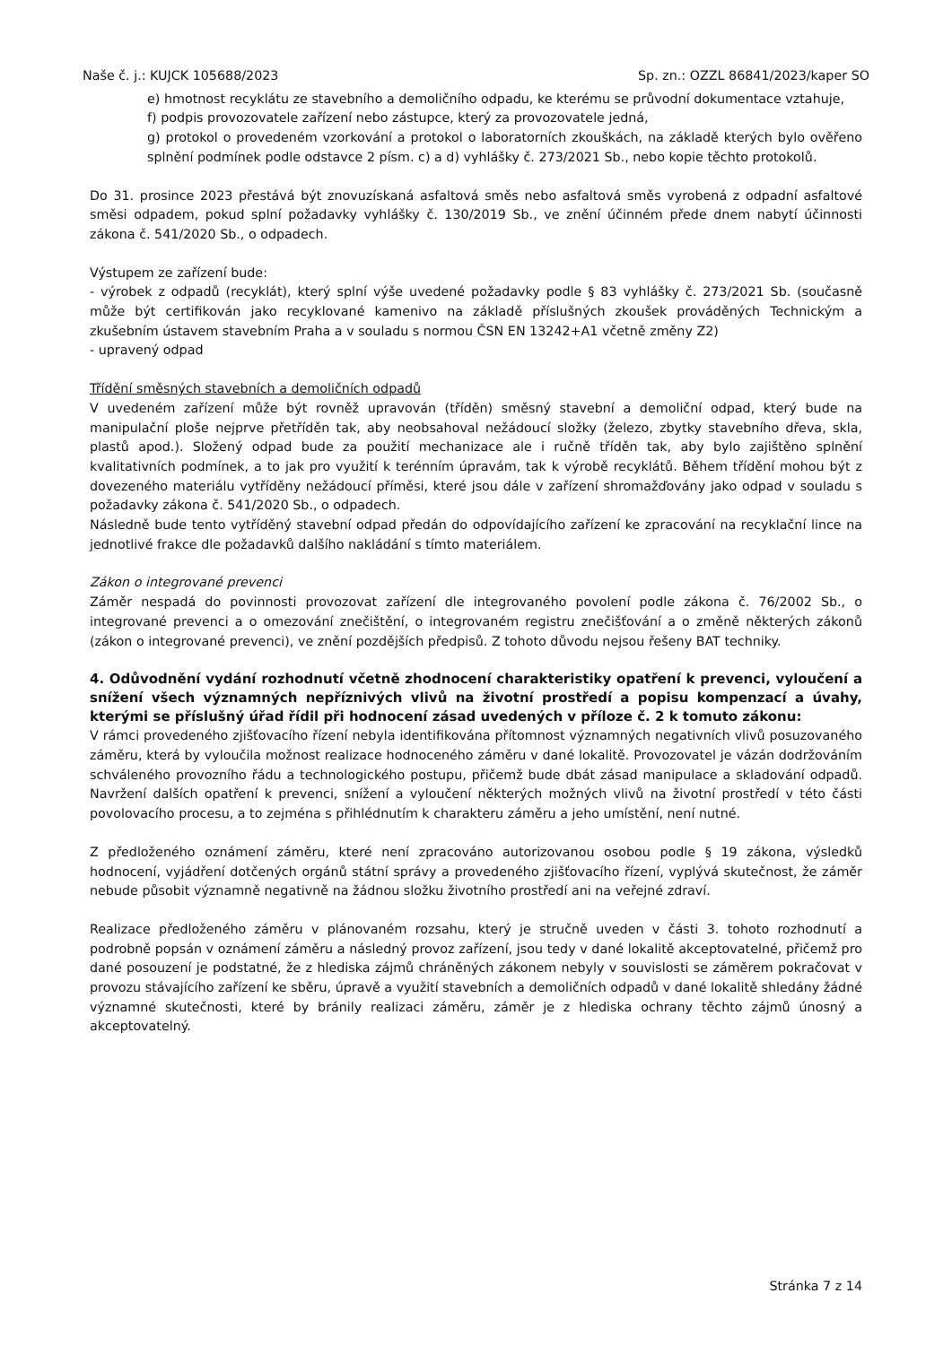Naše č. j.: KUJCK 105688/2023 Sp. zn.: OZZL 86841/2023/kaper SO
e) hmotnost recyklátu ze stavebního a demoličního odpadu, ke kterému se průvodní dokumentace vztahuje,
f) podpis provozovatele zařízení nebo zástupce, který za provozovatele jedná,
g) protokol o provedeném vzorkování a protokol o laboratorních zkouškách, na základě kterých bylo ověřeno splnění podmínek podle odstavce 2 písm. c) a d) vyhlášky č. 273/2021 Sb., nebo kopie těchto protokolů.
Do 31. prosince 2023 přestává být znovuzískaná asfaltová směs nebo asfaltová směs vyrobená z odpadní asfaltové směsi odpadem, pokud splní požadavky vyhlášky č. 130/2019 Sb., ve znění účinném přede dnem nabytí účinnosti zákona č. 541/2020 Sb., o odpadech.
Výstupem ze zařízení bude:
- výrobek z odpadů (recyklát), který splní výše uvedené požadavky podle § 83 vyhlášky č. 273/2021 Sb. (současně může být certifikován jako recyklované kamenivo na základě příslušných zkoušek prováděných Technickým a zkušebním ústavem stavebním Praha a v souladu s normou ČSN EN 13242+A1 včetně změny Z2)
- upravený odpad
Třídění směsných stavebních a demoličních odpadů
V uvedeném zařízení může být rovněž upravován (tříděn) směsný stavební a demoliční odpad, který bude na manipulační ploše nejprve přetříděn tak, aby neobsahoval nežádoucí složky (železo, zbytky stavebního dřeva, skla, plastů apod.). Složený odpad bude za použití mechanizace ale i ručně tříděn tak, aby bylo zajištěno splnění kvalitativních podmínek, a to jak pro využití k terénním úpravám, tak k výrobě recyklátů. Během třídění mohou být z dovezeného materiálu vytříděny nežádoucí příměsi, které jsou dále v zařízení shromažďovány jako odpad v souladu s požadavky zákona č. 541/2020 Sb., o odpadech.
Následně bude tento vytříděný stavební odpad předán do odpovídajícího zařízení ke zpracování na recyklační lince na jednotlivé frakce dle požadavků dalšího nakládání s tímto materiálem.
Zákon o integrované prevenci
Záměr nespadá do povinnosti provozovat zařízení dle integrovaného povolení podle zákona č. 76/2002 Sb., o integrované prevenci a o omezování znečištění, o integrovaném registru znečišťování a o změně některých zákonů (zákon o integrované prevenci), ve znění pozdějších předpisů. Z tohoto důvodu nejsou řešeny BAT techniky.
4. Odůvodnění vydání rozhodnutí včetně zhodnocení charakteristiky opatření k prevenci, vyloučení a snížení všech významných nepříznivých vlivů na životní prostředí a popisu kompenzací a úvahy, kterými se příslušný úřad řídil při hodnocení zásad uvedených v příloze č. 2 k tomuto zákonu:
V rámci provedeného zjišťovacího řízení nebyla identifikována přítomnost významných negativních vlivů posuzovaného záměru, která by vyloučila možnost realizace hodnoceného záměru v dané lokalitě. Provozovatel je vázán dodržováním schváleného provozního řádu a technologického postupu, přičemž bude dbát zásad manipulace a skladování odpadů. Navržení dalších opatření k prevenci, snížení a vyloučení některých možných vlivů na životní prostředí v této části povolovacího procesu, a to zejména s přihlédnutím k charakteru záměru a jeho umístění, není nutné.
Z předloženého oznámení záměru, které není zpracováno autorizovanou osobou podle § 19 zákona, výsledků hodnocení, vyjádření dotčených orgánů státní správy a provedeného zjišťovacího řízení, vyplývá skutečnost, že záměr nebude působit významně negativně na žádnou složku životního prostředí ani na veřejné zdraví.
Realizace předloženého záměru v plánovaném rozsahu, který je stručně uveden v části 3. tohoto rozhodnutí a podrobně popsán v oznámení záměru a následný provoz zařízení, jsou tedy v dané lokalitě akceptovatelné, přičemž pro dané posouzení je podstatné, že z hlediska zájmů chráněných zákonem nebyly v souvislosti se záměrem pokračovat v provozu stávajícího zařízení ke sběru, úpravě a využití stavebních a demoličních odpadů v dané lokalitě shledány žádné významné skutečnosti, které by bránily realizaci záměru, záměr je z hlediska ochrany těchto zájmů únosný a akceptovatelný.
Stránka 7 z 14